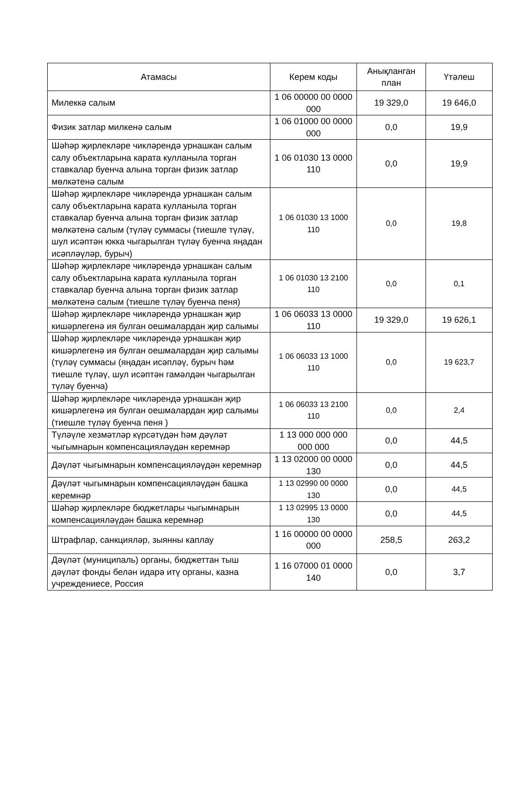| Атамасы | Керем коды | Анықланган план | Үтәлеш |
| --- | --- | --- | --- |
| Милеккә салым | 1 06 00000 00 0000 000 | 19 329,0 | 19 646,0 |
| Физик затлар милкенә салым | 1 06 01000 00 0000 000 | 0,0 | 19,9 |
| Шәһәр җирлекләре чикләрендә урнашкан салым салу объектларына карата кулланыла торган ставкалар буенча алына торган физик затлар мөлкәтенә салым | 1 06 01030 13 0000 110 | 0,0 | 19,9 |
| Шәһәр җирлекләре чикләрендә урнашкан салым салу объектларына карата кулланыла торган ставкалар буенча алына торган физик затлар мөлкәтенә салым (түләү суммасы (тиешле түләү, шул исәптән юкка чыгарылган түләү буенча яңадан исәпләүләр, бурыч) | 1 06 01030 13 1000 110 | 0,0 | 19,8 |
| Шәһәр җирлекләре чикләрендә урнашкан салым салу объектларына карата кулланыла торган ставкалар буенча алына торган физик затлар мөлкәтенә салым (тиешле түләү буенча пеня) | 1 06 01030 13 2100 110 | 0,0 | 0,1 |
| Шәһәр җирлекләре чикләрендә урнашкан җир кишәрлегенә ия булган оешмалардан җир салымы | 1 06 06033 13 0000 110 | 19 329,0 | 19 626,1 |
| Шәһәр җирлекләре чикләрендә урнашкан җир кишәрлегенә ия булган оешмалардан җир салымы (түләү суммасы (яңадан исәпләү, бурыч һәм тиешле түләү, шул исәптән гамәлдән чыгарылган түләү буенча) | 1 06 06033 13 1000 110 | 0,0 | 19 623,7 |
| Шәһәр җирлекләре чикләрендә урнашкан җир кишәрлегенә ия булган оешмалардан җир салымы (тиешле түләү буенча пеня ) | 1 06 06033 13 2100 110 | 0,0 | 2,4 |
| Түләүле хезмәтләр күрсәтүдән һәм дәүләт чыгымнарын компенсацияләүдән керемнәр | 1 13 000 000 000 000 000 | 0,0 | 44,5 |
| Дәүләт чыгымнарын компенсацияләүдән керемнәр | 1 13 02000 00 0000 130 | 0,0 | 44,5 |
| Дәүләт чыгымнарын компенсацияләүдән башка керемнәр | 1 13 02990 00 0000 130 | 0,0 | 44,5 |
| Шәһәр җирлекләре бюджетлары чыгымнарын компенсацияләүдән башка керемнәр | 1 13 02995 13 0000 130 | 0,0 | 44,5 |
| Штрафлар, санкцияләр, зыянны каплау | 1 16 00000 00 0000 000 | 258,5 | 263,2 |
| Дәүләт (муниципаль) органы, бюджеттан тыш дәүләт фонды белән идарә итү органы, казна учреждениесе, Россия | 1 16 07000 01 0000 140 | 0,0 | 3,7 |